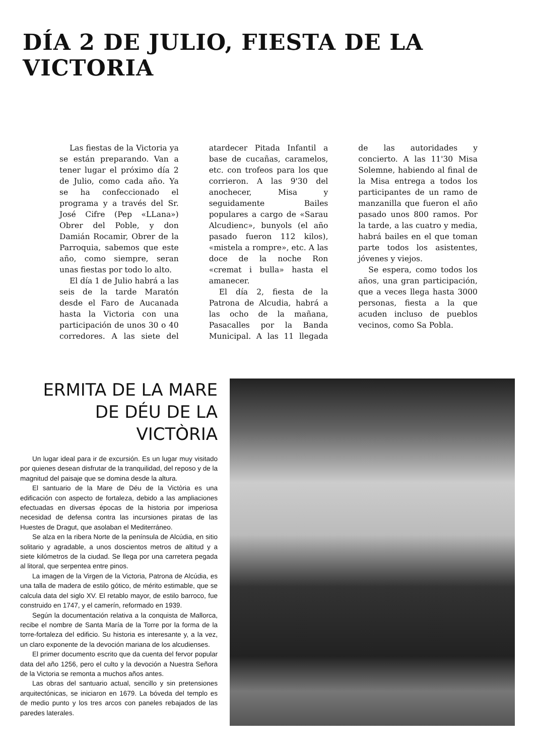DÍA 2 DE JULIO, FIESTA DE LA VICTORIA
Las fiestas de la Victoria ya se están preparando. Van a tener lugar el próximo día 2 de Julio, como cada año. Ya se ha confeccionado el programa y a través del Sr. José Cifre (Pep «LLana») Obrer del Poble, y don Damián Rocamir, Obrer de la Parroquia, sabemos que este año, como siempre, seran unas fiestas por todo lo alto.
El día 1 de Julio habrá a las seis de la tarde Maratón desde el Faro de Aucanada hasta la Victoria con una participación de unos 30 o 40 corredores. A las siete del atardecer Pitada Infantil a base de cucañas, caramelos, etc. con trofeos para los que corrieron. A las 9'30 del anochecer, Misa y seguidamente Bailes populares a cargo de «Sarau Alcudienc», bunyols (el año pasado fueron 112 kilos), «mistela a rompre», etc. A las doce de la noche Ron «cremat i bulla» hasta el amanecer.
El día 2, fiesta de la Patrona de Alcudia, habrá a las ocho de la mañana, Pasacalles por la Banda Municipal. A las 11 llegada de las autoridades y concierto. A las 11'30 Misa Solemne, habiendo al final de la Misa entrega a todos los participantes de un ramo de manzanilla que fueron el año pasado unos 800 ramos. Por la tarde, a las cuatro y media, habrá bailes en el que toman parte todos los asistentes, jóvenes y viejos.
Se espera, como todos los años, una gran participación, que a veces llega hasta 3000 personas, fiesta a la que acuden incluso de pueblos vecinos, como Sa Pobla.
ERMITA DE LA MARE
DE DÉU DE LA VICTÒRIA
Un lugar ideal para ir de excursión. Es un lugar muy visitado por quienes desean disfrutar de la tranquilidad, del reposo y de la magnitud del paisaje que se domina desde la altura.
El santuario de la Mare de Déu de la Victòria es una edificación con aspecto de fortaleza, debido a las ampliaciones efectuadas en diversas épocas de la historia por imperiosa necesidad de defensa contra las incursiones piratas de las Huestes de Dragut, que asolaban el Mediterráneo.
Se alza en la ribera Norte de la península de Alcúdia, en sitio solitario y agradable, a unos doscientos metros de altitud y a siete kilómetros de la ciudad. Se llega por una carretera pegada al litoral, que serpentea entre pinos.
La imagen de la Virgen de la Victoria, Patrona de Alcúdia, es una talla de madera de estilo gótico, de mérito estimable, que se calcula data del siglo XV. El retablo mayor, de estilo barroco, fue construido en 1747, y el camerín, reformado en 1939.
Según la documentación relativa a la conquista de Mallorca, recibe el nombre de Santa María de la Torre por la forma de la torre-fortaleza del edificio. Su historia es interesante y, a la vez, un claro exponente de la devoción mariana de los alcudienses.
El primer documento escrito que da cuenta del fervor popular data del año 1256, pero el culto y la devoción a Nuestra Señora de la Victoria se remonta a muchos años antes.
Las obras del santuario actual, sencillo y sin pretensiones arquitectónicas, se iniciaron en 1679. La bóveda del templo es de medio punto y los tres arcos con paneles rebajados de las paredes laterales.